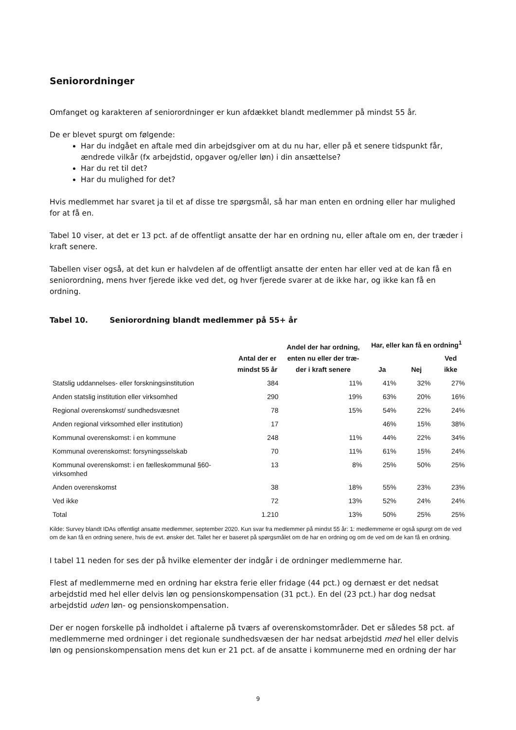Seniorordninger
Omfanget og karakteren af seniorordninger er kun afdækket blandt medlemmer på mindst 55 år.
De er blevet spurgt om følgende:
Har du indgået en aftale med din arbejdsgiver om at du nu har, eller på et senere tidspunkt får, ændrede vilkår (fx arbejdstid, opgaver og/eller løn) i din ansættelse?
Har du ret til det?
Har du mulighed for det?
Hvis medlemmet har svaret ja til et af disse tre spørgsmål, så har man enten en ordning eller har mulighed for at få en.
Tabel 10 viser, at det er 13 pct. af de offentligt ansatte der har en ordning nu, eller aftale om en, der træder i kraft senere.
Tabellen viser også, at det kun er halvdelen af de offentligt ansatte der enten har eller ved at de kan få en seniorordning, mens hver fjerede ikke ved det, og hver fjerede svarer at de ikke har, og ikke kan få en ordning.
Tabel 10. Seniorordning blandt medlemmer på 55+ år
| | Antal der er mindst 55 år | Andel der har ordning, enten nu eller der træ- der i kraft senere | Har, eller kan få en ordning<sup>1</sup> | | |
| --- | --- | --- | --- | --- | --- |
| | | | Ja | Nej | Ved ikke |
| Statslig uddannelses- eller forskningsinstitution | 384 | 11% | 41% | 32% | 27% |
| Anden statslig institution eller virksomhed | 290 | 19% | 63% | 20% | 16% |
| Regional overenskomst/ sundhedsvæsnet | 78 | 15% | 54% | 22% | 24% |
| Anden regional virksomhed eller institution) | 17 | | 46% | 15% | 38% |
| Kommunal overenskomst: i en kommune | 248 | 11% | 44% | 22% | 34% |
| Kommunal overenskomst: forsyningsselskab | 70 | 11% | 61% | 15% | 24% |
| Kommunal overenskomst: i en fælleskommunal §60-virksomhed | 13 | 8% | 25% | 50% | 25% |
| Anden overenskomst | 38 | 18% | 55% | 23% | 23% |
| Ved ikke | 72 | 13% | 52% | 24% | 24% |
| Total | 1.210 | 13% | 50% | 25% | 25% |
Kilde: Survey blandt IDAs offentligt ansatte medlemmer, september 2020. Kun svar fra medlemmer på mindst 55 år: 1: medlemmerne er også spurgt om de ved om de kan få en ordning senere, hvis de evt. ønsker det. Tallet her er baseret på spørgsmålet om de har en ordning og om de ved om de kan få en ordning.
I tabel 11 neden for ses der på hvilke elementer der indgår i de ordninger medlemmerne har.
Flest af medlemmerne med en ordning har ekstra ferie eller fridage (44 pct.) og dernæst er det nedsat arbejdstid med hel eller delvis løn og pensionskompensation (31 pct.). En del (23 pct.) har dog nedsat arbejdstid uden løn- og pensionskompensation.
Der er nogen forskelle på indholdet i aftalerne på tværs af overenskomstområder. Det er således 58 pct. af medlemmerne med ordninger i det regionale sundhedsvæsen der har nedsat arbejdstid med hel eller delvis løn og pensionskompensation mens det kun er 21 pct. af de ansatte i kommunerne med en ordning der har
9